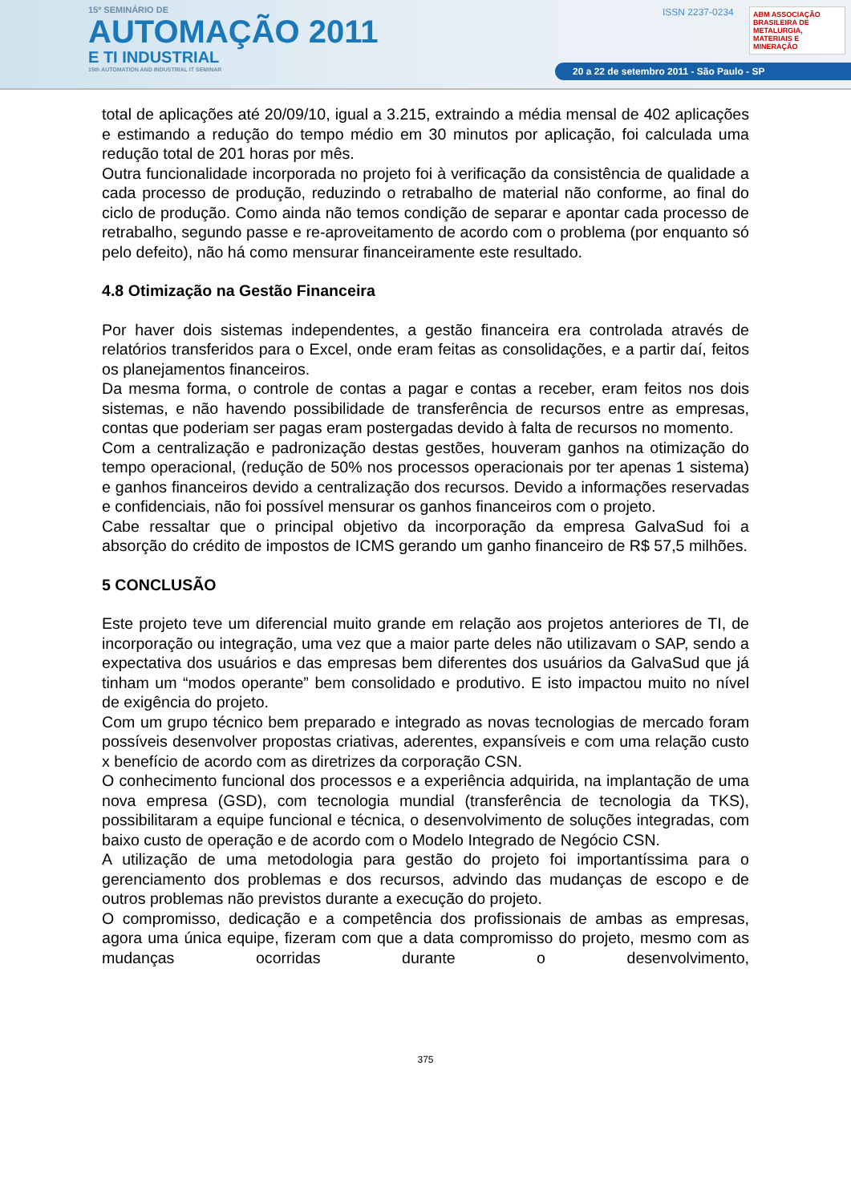15º SEMINÁRIO DE
AUTOMAÇÃO 2011
E TI INDUSTRIAL
15th AUTOMATION AND INDUSTRIAL IT SEMINAR
ISSN 2237-0234
ABM ASSOCIAÇÃO BRASILEIRA DE METALURGIA, MATERIAIS E MINERAÇÃO
20 a 22 de setembro 2011 - São Paulo - SP
total de aplicações até 20/09/10, igual a 3.215, extraindo a média mensal de 402 aplicações e estimando a redução do tempo médio em 30 minutos por aplicação, foi calculada uma redução total de 201 horas por mês.
Outra funcionalidade incorporada no projeto foi à verificação da consistência de qualidade a cada processo de produção, reduzindo o retrabalho de material não conforme, ao final do ciclo de produção. Como ainda não temos condição de separar e apontar cada processo de retrabalho, segundo passe e re-aproveitamento de acordo com o problema (por enquanto só pelo defeito), não há como mensurar financeiramente este resultado.
4.8 Otimização na Gestão Financeira
Por haver dois sistemas independentes, a gestão financeira era controlada através de relatórios transferidos para o Excel, onde eram feitas as consolidações, e a partir daí, feitos os planejamentos financeiros.
Da mesma forma, o controle de contas a pagar e contas a receber, eram feitos nos dois sistemas, e não havendo possibilidade de transferência de recursos entre as empresas, contas que poderiam ser pagas eram postergadas devido à falta de recursos no momento.
Com a centralização e padronização destas gestões, houveram ganhos na otimização do tempo operacional, (redução de 50% nos processos operacionais por ter apenas 1 sistema) e ganhos financeiros devido a centralização dos recursos. Devido a informações reservadas e confidenciais, não foi possível mensurar os ganhos financeiros com o projeto.
Cabe ressaltar que o principal objetivo da incorporação da empresa GalvaSud foi a absorção do crédito de impostos de ICMS gerando um ganho financeiro de R$ 57,5 milhões.
5 CONCLUSÃO
Este projeto teve um diferencial muito grande em relação aos projetos anteriores de TI, de incorporação ou integração, uma vez que a maior parte deles não utilizavam o SAP, sendo a expectativa dos usuários e das empresas bem diferentes dos usuários da GalvaSud que já tinham um “modos operante” bem consolidado e produtivo. E isto impactou muito no nível de exigência do projeto.
Com um grupo técnico bem preparado e integrado as novas tecnologias de mercado foram possíveis desenvolver propostas criativas, aderentes, expansíveis e com uma relação custo x benefício de acordo com as diretrizes da corporação CSN.
O conhecimento funcional dos processos e a experiência adquirida, na implantação de uma nova empresa (GSD), com tecnologia mundial (transferência de tecnologia da TKS), possibilitaram a equipe funcional e técnica, o desenvolvimento de soluções integradas, com baixo custo de operação e de acordo com o Modelo Integrado de Negócio CSN.
A utilização de uma metodologia para gestão do projeto foi importantíssima para o gerenciamento dos problemas e dos recursos, advindo das mudanças de escopo e de outros problemas não previstos durante a execução do projeto.
O compromisso, dedicação e a competência dos profissionais de ambas as empresas, agora uma única equipe, fizeram com que a data compromisso do projeto, mesmo com as mudanças ocorridas durante o desenvolvimento,
375